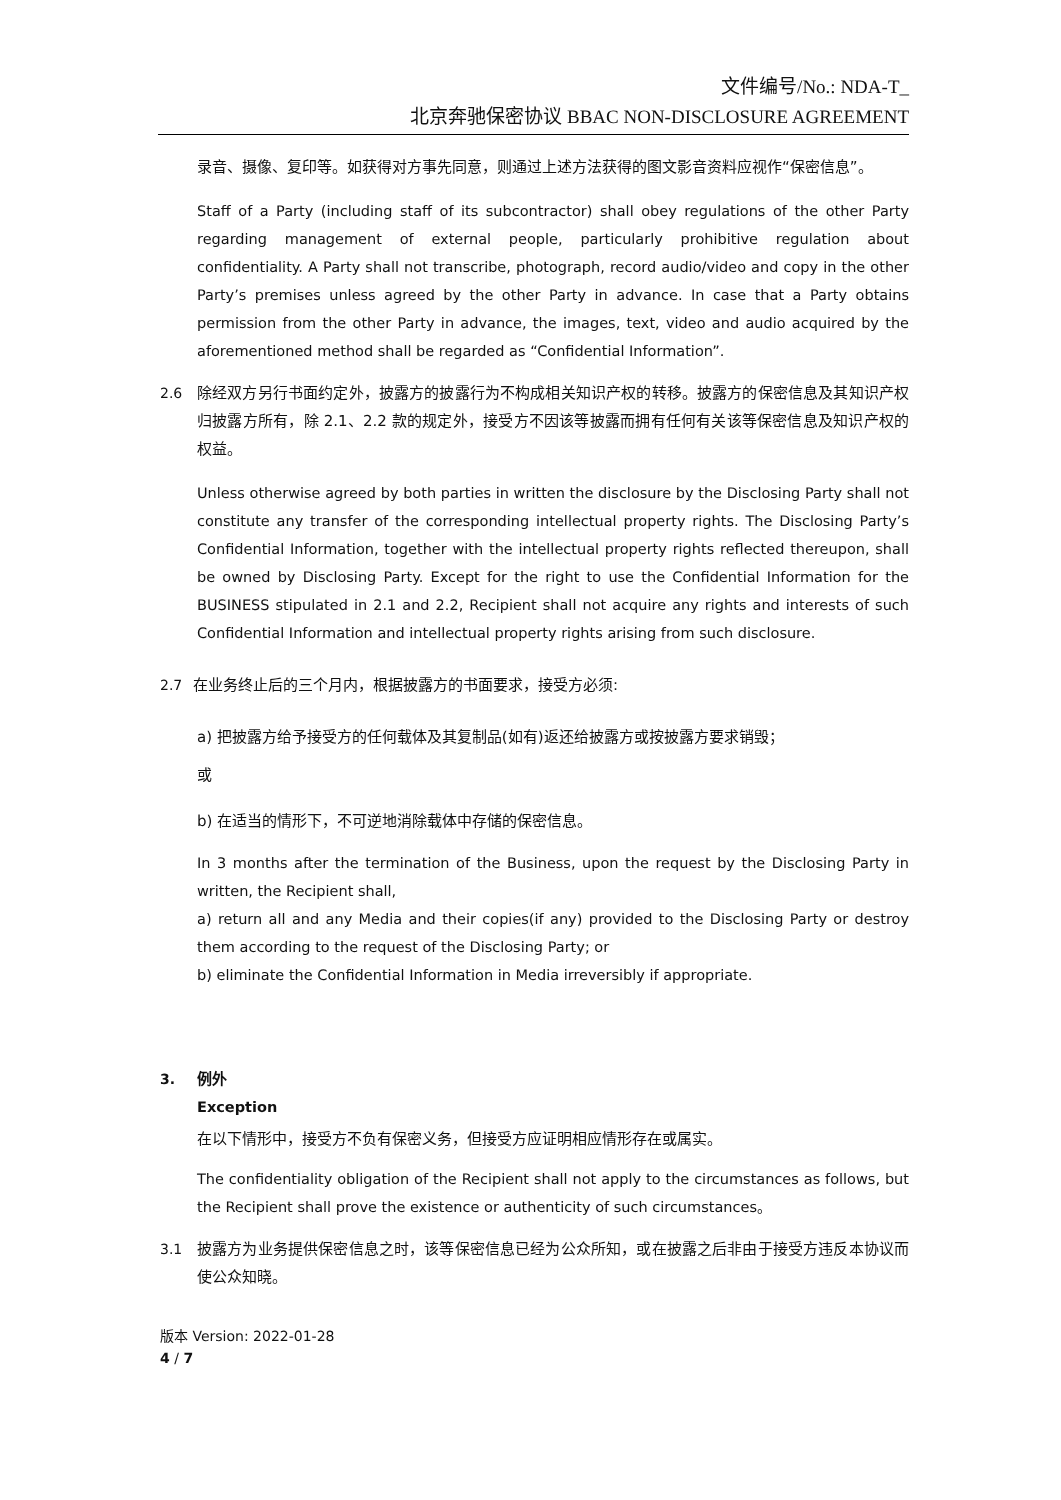文件编号/No.: NDA-T_
北京奔驰保密协议 BBAC NON-DISCLOSURE AGREEMENT
录音、摄像、复印等。如获得对方事先同意，则通过上述方法获得的图文影音资料应视作“保密信息”。
Staff of a Party (including staff of its subcontractor) shall obey regulations of the other Party regarding management of external people, particularly prohibitive regulation about confidentiality. A Party shall not transcribe, photograph, record audio/video and copy in the other Party’s premises unless agreed by the other Party in advance. In case that a Party obtains permission from the other Party in advance, the images, text, video and audio acquired by the aforementioned method shall be regarded as “Confidential Information”.
2.6 除经双方另行书面约定外，披露方的披露行为不构成相关知识产权的转移。披露方的保密信息及其知识产权归披露方所有，除 2.1、2.2 款的规定外，接受方不因该等披露而拥有任何有关该等保密信息及知识产权的权益。
Unless otherwise agreed by both parties in written the disclosure by the Disclosing Party shall not constitute any transfer of the corresponding intellectual property rights. The Disclosing Party’s Confidential Information, together with the intellectual property rights reflected thereupon, shall be owned by Disclosing Party. Except for the right to use the Confidential Information for the BUSINESS stipulated in 2.1 and 2.2, Recipient shall not acquire any rights and interests of such Confidential Information and intellectual property rights arising from such disclosure.
2.7 在业务终止后的三个月内，根据披露方的书面要求，接受方必须:
a) 把披露方给予接受方的任何载体及其复制品(如有)返还给披露方或按披露方要求销毁；
或
b) 在适当的情形下，不可逆地消除载体中存储的保密信息。
In 3 months after the termination of the Business, upon the request by the Disclosing Party in written, the Recipient shall,
a) return all and any Media and their copies(if any) provided to the Disclosing Party or destroy them according to the request of the Disclosing Party; or
b) eliminate the Confidential Information in Media irreversibly if appropriate.
3. 例外
Exception
在以下情形中，接受方不负有保密义务，但接受方应证明相应情形存在或属实。
The confidentiality obligation of the Recipient shall not apply to the circumstances as follows, but the Recipient shall prove the existence or authenticity of such circumstances。
3.1 披露方为业务提供保密信息之时，该等保密信息已经为公众所知，或在披露之后非由于接受方违反本协议而使公众知晓。
版本 Version: 2022-01-28
4 / 7